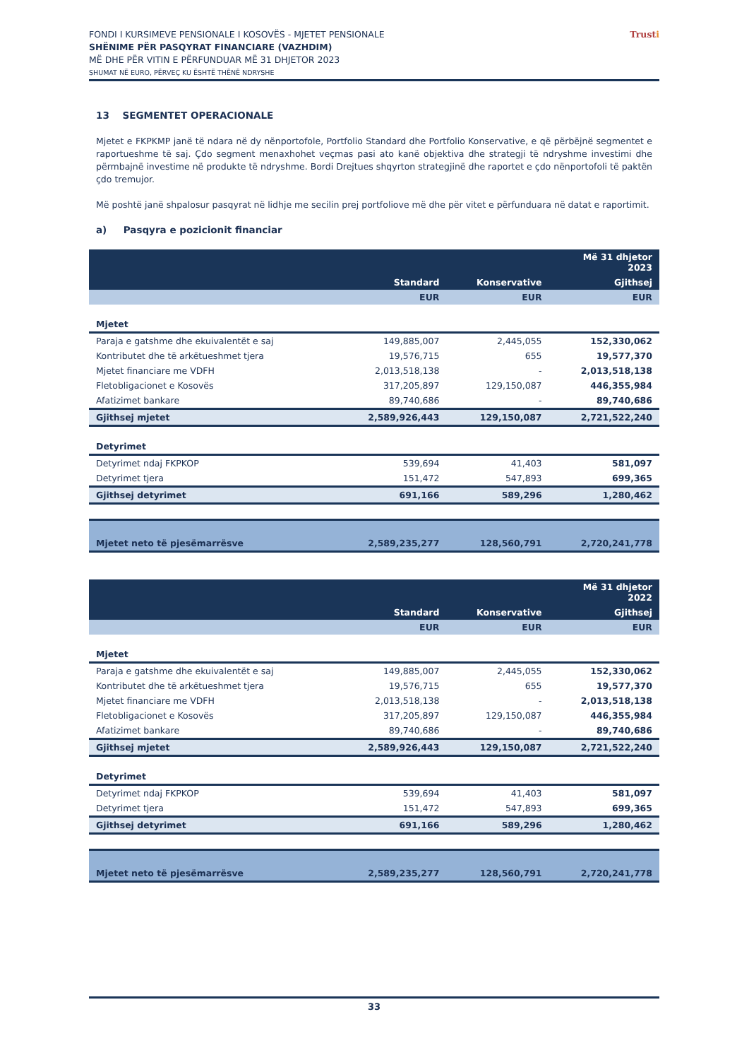FONDI I KURSIMEVE PENSIONALE I KOSOVËS - MJETET PENSIONALE
SHËNIME PËR PASQYRAT FINANCIARE (VAZHDIM)
MË DHE PËR VITIN E PËRFUNDUAR MË 31 DHJETOR 2023
SHUMAT NË EURO, PËRVEÇ KU ËSHTË THËNË NDRYSHE
Trusti
13 SEGMENTET OPERACIONALE
Mjetet e FKPKMP janë të ndara në dy nënportofole, Portfolio Standard dhe Portfolio Konservative, e që përbëjnë segmentet e raportueshme të saj. Çdo segment menaxhohet veçmas pasi ato kanë objektiva dhe strategji të ndryshme investimi dhe përmbajnë investime në produkte të ndryshme. Bordi Drejtues shqyrton strategjinë dhe raportet e çdo nënportofoli të paktën çdo tremujor.
Më poshtë janë shpalosur pasqyrat në lidhje me secilin prej portfoliove më dhe për vitet e përfunduara në datat e raportimit.
a) Pasqyra e pozicionit financiar
| | | | Më 31 dhjetor 2023 |
| | Standard | Konservative | Gjithsej |
| | EUR | EUR | EUR |
| Mjetet | | | |
| Paraja e gatshme dhe ekuivalentët e saj | 149,885,007 | 2,445,055 | 152,330,062 |
| Kontributet dhe të arkëtueshmet tjera | 19,576,715 | 655 | 19,577,370 |
| Mjetet financiare me VDFH | 2,013,518,138 | - | 2,013,518,138 |
| Fletobligacionet e Kosovës | 317,205,897 | 129,150,087 | 446,355,984 |
| Afatizimet bankare | 89,740,686 | - | 89,740,686 |
| Gjithsej mjetet | 2,589,926,443 | 129,150,087 | 2,721,522,240 |
| Detyrimet | | | |
| Detyrimet ndaj FKPKOP | 539,694 | 41,403 | 581,097 |
| Detyrimet tjera | 151,472 | 547,893 | 699,365 |
| Gjithsej detyrimet | 691,166 | 589,296 | 1,280,462 |
| Mjetet neto të pjesëmarrësve | 2,589,235,277 | 128,560,791 | 2,720,241,778 |
| | | | Më 31 dhjetor 2022 |
| | Standard | Konservative | Gjithsej |
| | EUR | EUR | EUR |
| Mjetet | | | |
| Paraja e gatshme dhe ekuivalentët e saj | 149,885,007 | 2,445,055 | 152,330,062 |
| Kontributet dhe të arkëtueshmet tjera | 19,576,715 | 655 | 19,577,370 |
| Mjetet financiare me VDFH | 2,013,518,138 | - | 2,013,518,138 |
| Fletobligacionet e Kosovës | 317,205,897 | 129,150,087 | 446,355,984 |
| Afatizimet bankare | 89,740,686 | - | 89,740,686 |
| Gjithsej mjetet | 2,589,926,443 | 129,150,087 | 2,721,522,240 |
| Detyrimet | | | |
| Detyrimet ndaj FKPKOP | 539,694 | 41,403 | 581,097 |
| Detyrimet tjera | 151,472 | 547,893 | 699,365 |
| Gjithsej detyrimet | 691,166 | 589,296 | 1,280,462 |
| Mjetet neto të pjesëmarrësve | 2,589,235,277 | 128,560,791 | 2,720,241,778 |
33